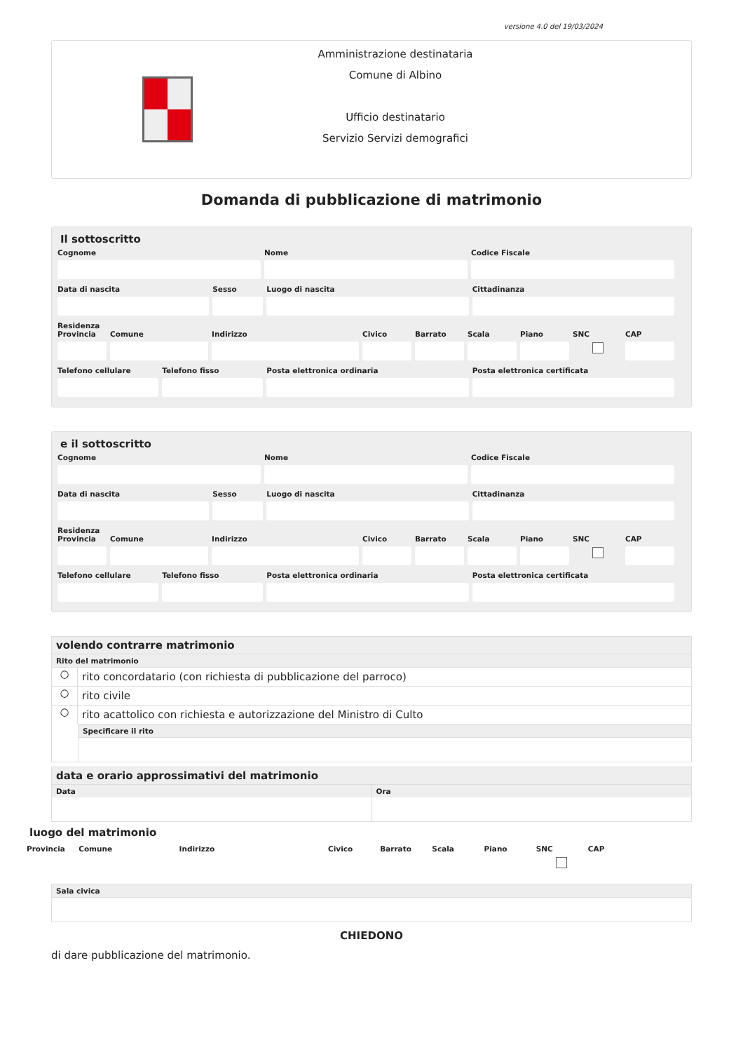versione 4.0 del 19/03/2024
Amministrazione destinataria
Comune di Albino
Ufficio destinatario
Servizio Servizi demografici
Domanda di pubblicazione di matrimonio
Il sottoscritto
Cognome Nome Codice Fiscale
Data di nascita Sesso Luogo di nascita Cittadinanza
Residenza
Provincia Comune Indirizzo Civico Barrato Scala Piano SNC
CAP
Telefono cellulare Telefono fisso Posta elettronica ordinaria Posta elettronica certificata
e il sottoscritto
Cognome Nome Codice Fiscale
Data di nascita Sesso Luogo di nascita Cittadinanza
Residenza
Provincia Comune Indirizzo Civico Barrato Scala Piano SNC
CAP
Telefono cellulare Telefono fisso Posta elettronica ordinaria Posta elettronica certificata
volendo contrarre matrimonio
Rito del matrimonio
○ rito concordatario (con richiesta di pubblicazione del parroco)
○ rito civile
○ rito acattolico con richiesta e autorizzazione del Ministro di Culto
Specificare il rito
data e orario approssimativi del matrimonio
Data Ora
luogo del matrimonio
Provincia Comune Indirizzo Civico Barrato Scala Piano SNC
CAP
Sala civica
CHIEDONO
di dare pubblicazione del matrimonio.